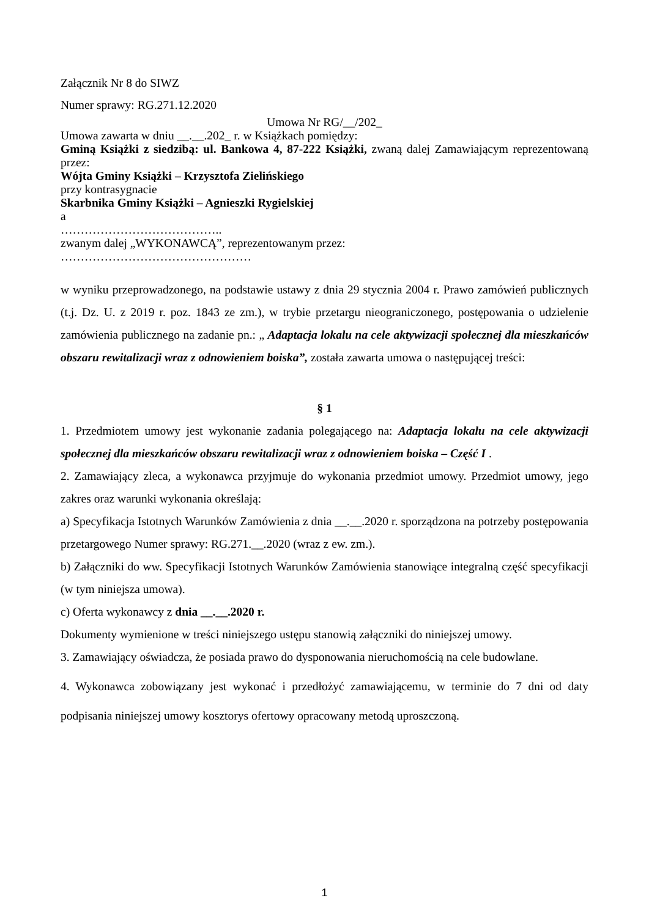Załącznik Nr 8 do SIWZ
Numer sprawy: RG.271.12.2020
Umowa Nr RG/__/202_
Umowa zawarta w dniu __.__.202_ r. w Książkach pomiędzy:
Gminą Książki z siedzibą: ul. Bankowa 4, 87-222 Książki, zwaną dalej Zamawiającym reprezentowaną przez:
Wójta Gminy Książki – Krzysztofa Zielińskiego
przy kontrasygnacie
Skarbnika Gminy Książki – Agnieszki Rygielskiej
a
…………………………………..
zwanym dalej „WYKONAWCĄ”, reprezentowanym przez:
…………………………………………
w wyniku przeprowadzonego, na podstawie ustawy z dnia 29 stycznia 2004 r. Prawo zamówień publicznych (t.j. Dz. U. z 2019 r. poz. 1843 ze zm.), w trybie przetargu nieograniczonego, postępowania o udzielenie zamówienia publicznego na zadanie pn.: „ Adaptacja lokalu na cele aktywizacji społecznej dla mieszkańców obszaru rewitalizacji wraz z odnowieniem boiska”, została zawarta umowa o następującej treści:
§ 1
1. Przedmiotem umowy jest wykonanie zadania polegającego na: Adaptacja lokalu na cele aktywizacji społecznej dla mieszkańców obszaru rewitalizacji wraz z odnowieniem boiska – Część I .
2. Zamawiający zleca, a wykonawca przyjmuje do wykonania przedmiot umowy. Przedmiot umowy, jego zakres oraz warunki wykonania określają:
a) Specyfikacja Istotnych Warunków Zamówienia z dnia __.__.2020 r. sporządzona na potrzeby postępowania przetargowego Numer sprawy: RG.271.__.2020 (wraz z ew. zm.).
b) Załączniki do ww. Specyfikacji Istotnych Warunków Zamówienia stanowiące integralną część specyfikacji (w tym niniejsza umowa).
c) Oferta wykonawcy z dnia __.__.2020 r.
Dokumenty wymienione w treści niniejszego ustępu stanowią załączniki do niniejszej umowy.
3. Zamawiający oświadcza, że posiada prawo do dysponowania nieruchomością na cele budowlane.
4. Wykonawca zobowiązany jest wykonać i przedłożyć zamawiającemu, w terminie do 7 dni od daty podpisania niniejszej umowy kosztorys ofertowy opracowany metodą uproszczoną.
1